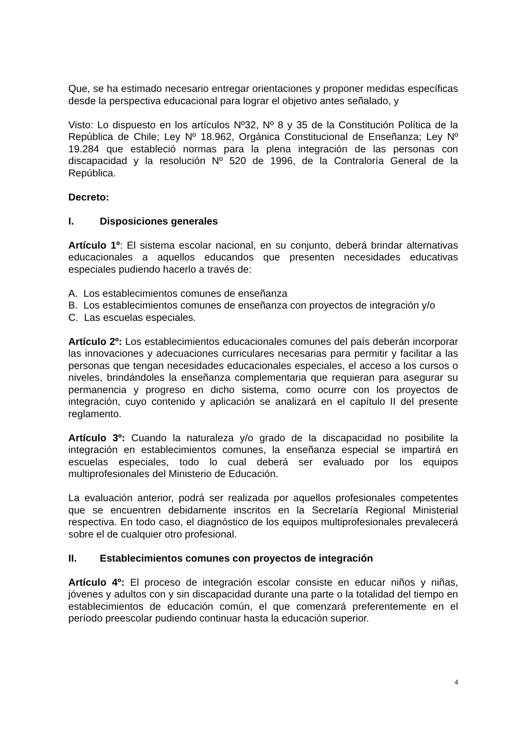Que, se ha estimado necesario entregar orientaciones y proponer medidas específicas desde la perspectiva educacional para lograr el objetivo antes señalado, y
Visto: Lo dispuesto en los artículos Nº32, Nº 8 y 35 de la Constitución Política de la República de Chile; Ley Nº 18.962, Orgánica Constitucional de Enseñanza; Ley Nº 19.284 que estableció normas para la plena integración de las personas con discapacidad y la resolución Nº 520 de 1996, de la Contraloría General de la República.
Decreto:
I. Disposiciones generales
Artículo 1º: El sistema escolar nacional, en su conjunto, deberá brindar alternativas educacionales a aquellos educandos que presenten necesidades educativas especiales pudiendo hacerlo a través de:
A. Los establecimientos comunes de enseñanza
B. Los establecimientos comunes de enseñanza con proyectos de integración y/o
C. Las escuelas especiales.
Artículo 2º: Los establecimientos educacionales comunes del país deberán incorporar las innovaciones y adecuaciones curriculares necesarias para permitir y facilitar a las personas que tengan necesidades educacionales especiales, el acceso a los cursos o niveles, brindándoles la enseñanza complementaria que requieran para asegurar su permanencia y progreso en dicho sistema, como ocurre con los proyectos de integración, cuyo contenido y aplicación se analizará en el capítulo II del presente reglamento.
Artículo 3º: Cuando la naturaleza y/o grado de la discapacidad no posibilite la integración en establecimientos comunes, la enseñanza especial se impartirá en escuelas especiales, todo lo cual deberá ser evaluado por los equipos multiprofesionales del Ministerio de Educación.
La evaluación anterior, podrá ser realizada por aquellos profesionales competentes que se encuentren debidamente inscritos en la Secretaría Regional Ministerial respectiva. En todo caso, el diagnóstico de los equipos multiprofesionales prevalecerá sobre el de cualquier otro profesional.
II. Establecimientos comunes con proyectos de integración
Artículo 4º: El proceso de integración escolar consiste en educar niños y niñas, jóvenes y adultos con y sin discapacidad durante una parte o la totalidad del tiempo en establecimientos de educación común, el que comenzará preferentemente en el período preescolar pudiendo continuar hasta la educación superior.
4